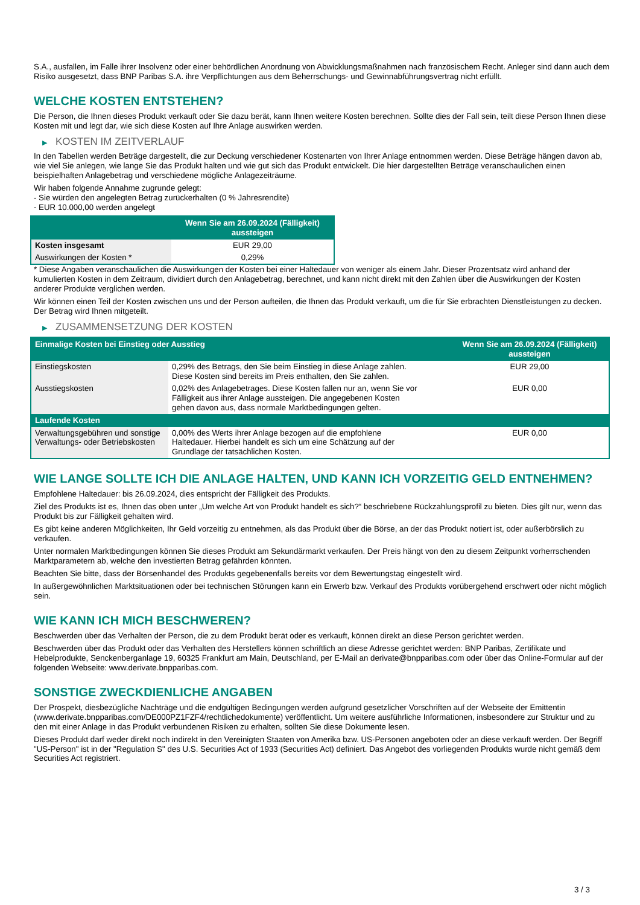S.A., ausfallen, im Falle ihrer Insolvenz oder einer behördlichen Anordnung von Abwicklungsmaßnahmen nach französischem Recht. Anleger sind dann auch dem Risiko ausgesetzt, dass BNP Paribas S.A. ihre Verpflichtungen aus dem Beherrschungs- und Gewinnabführungsvertrag nicht erfüllt.
WELCHE KOSTEN ENTSTEHEN?
Die Person, die Ihnen dieses Produkt verkauft oder Sie dazu berät, kann Ihnen weitere Kosten berechnen. Sollte dies der Fall sein, teilt diese Person Ihnen diese Kosten mit und legt dar, wie sich diese Kosten auf Ihre Anlage auswirken werden.
▶ KOSTEN IM ZEITVERLAUF
In den Tabellen werden Beträge dargestellt, die zur Deckung verschiedener Kostenarten von Ihrer Anlage entnommen werden. Diese Beträge hängen davon ab, wie viel Sie anlegen, wie lange Sie das Produkt halten und wie gut sich das Produkt entwickelt. Die hier dargestellten Beträge veranschaulichen einen beispielhaften Anlagebetrag und verschiedene mögliche Anlagezeiträume.
Wir haben folgende Annahme zugrunde gelegt:
- Sie würden den angelegten Betrag zurückerhalten (0 % Jahresrendite)
- EUR 10.000,00 werden angelegt
| | Wenn Sie am 26.09.2024 (Fälligkeit) aussteigen |
| --- | --- |
| Kosten insgesamt | EUR 29,00 |
| Auswirkungen der Kosten * | 0,29% |
* Diese Angaben veranschaulichen die Auswirkungen der Kosten bei einer Haltedauer von weniger als einem Jahr. Dieser Prozentsatz wird anhand der kumulierten Kosten in dem Zeitraum, dividiert durch den Anlagebetrag, berechnet, und kann nicht direkt mit den Zahlen über die Auswirkungen der Kosten anderer Produkte verglichen werden.
Wir können einen Teil der Kosten zwischen uns und der Person aufteilen, die Ihnen das Produkt verkauft, um die für Sie erbrachten Dienstleistungen zu decken. Der Betrag wird Ihnen mitgeteilt.
▶ ZUSAMMENSETZUNG DER KOSTEN
| Einmalige Kosten bei Einstieg oder Ausstieg | | Wenn Sie am 26.09.2024 (Fälligkeit) aussteigen |
| --- | --- | --- |
| Einstiegskosten | 0,29% des Betrags, den Sie beim Einstieg in diese Anlage zahlen. Diese Kosten sind bereits im Preis enthalten, den Sie zahlen. | EUR 29,00 |
| Ausstiegskosten | 0,02% des Anlagebetrages. Diese Kosten fallen nur an, wenn Sie vor Fälligkeit aus ihrer Anlage aussteigen. Die angegebenen Kosten gehen davon aus, dass normale Marktbedingungen gelten. | EUR 0,00 |
| Laufende Kosten | | |
| Verwaltungsgebühren und sonstige Verwaltungs- oder Betriebskosten | 0,00% des Werts ihrer Anlage bezogen auf die empfohlene Haltedauer. Hierbei handelt es sich um eine Schätzung auf der Grundlage der tatsächlichen Kosten. | EUR 0,00 |
WIE LANGE SOLLTE ICH DIE ANLAGE HALTEN, UND KANN ICH VORZEITIG GELD ENTNEHMEN?
Empfohlene Haltedauer: bis 26.09.2024, dies entspricht der Fälligkeit des Produkts.
Ziel des Produkts ist es, Ihnen das oben unter „Um welche Art von Produkt handelt es sich?“ beschriebene Rückzahlungsprofil zu bieten. Dies gilt nur, wenn das Produkt bis zur Fälligkeit gehalten wird.
Es gibt keine anderen Möglichkeiten, Ihr Geld vorzeitig zu entnehmen, als das Produkt über die Börse, an der das Produkt notiert ist, oder außerbörslich zu verkaufen.
Unter normalen Marktbedingungen können Sie dieses Produkt am Sekundärmarkt verkaufen. Der Preis hängt von den zu diesem Zeitpunkt vorherrschenden Marktparametern ab, welche den investierten Betrag gefährden könnten.
Beachten Sie bitte, dass der Börsenhandel des Produkts gegebenenfalls bereits vor dem Bewertungstag eingestellt wird.
In außergewöhnlichen Marktsituationen oder bei technischen Störungen kann ein Erwerb bzw. Verkauf des Produkts vorübergehend erschwert oder nicht möglich sein.
WIE KANN ICH MICH BESCHWEREN?
Beschwerden über das Verhalten der Person, die zu dem Produkt berät oder es verkauft, können direkt an diese Person gerichtet werden.
Beschwerden über das Produkt oder das Verhalten des Herstellers können schriftlich an diese Adresse gerichtet werden: BNP Paribas, Zertifikate und Hebelprodukte, Senckenberganlage 19, 60325 Frankfurt am Main, Deutschland, per E-Mail an derivate@bnpparibas.com oder über das Online-Formular auf der folgenden Webseite: www.derivate.bnpparibas.com.
SONSTIGE ZWECKDIENLICHE ANGABEN
Der Prospekt, diesbezügliche Nachträge und die endgültigen Bedingungen werden aufgrund gesetzlicher Vorschriften auf der Webseite der Emittentin (www.derivate.bnpparibas.com/DE000PZ1FZF4/rechtlichedokumente) veröffentlicht. Um weitere ausführliche Informationen, insbesondere zur Struktur und zu den mit einer Anlage in das Produkt verbundenen Risiken zu erhalten, sollten Sie diese Dokumente lesen.
Dieses Produkt darf weder direkt noch indirekt in den Vereinigten Staaten von Amerika bzw. US-Personen angeboten oder an diese verkauft werden. Der Begriff "US-Person" ist in der "Regulation S" des U.S. Securities Act of 1933 (Securities Act) definiert. Das Angebot des vorliegenden Produkts wurde nicht gemäß dem Securities Act registriert.
3 / 3